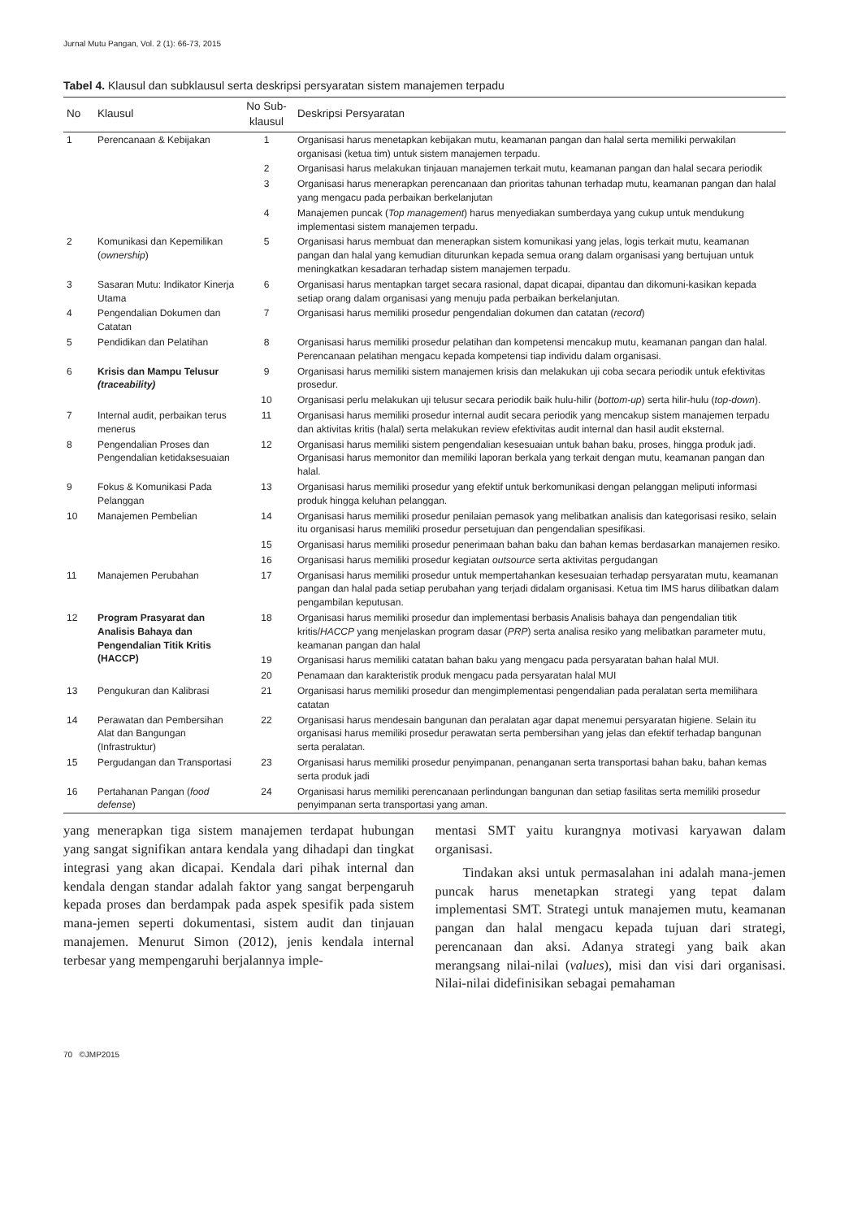Jurnal Mutu Pangan, Vol. 2 (1): 66-73, 2015
Tabel 4. Klausul dan subklausul serta deskripsi persyaratan sistem manajemen terpadu
| No | Klausul | No Sub-klausul | Deskripsi Persyaratan |
| --- | --- | --- | --- |
| 1 | Perencanaan & Kebijakan | 1 | Organisasi harus menetapkan kebijakan mutu, keamanan pangan dan halal serta memiliki perwakilan organisasi (ketua tim) untuk sistem manajemen terpadu. |
| | | 2 | Organisasi harus melakukan tinjauan manajemen terkait mutu, keamanan pangan dan halal secara periodik |
| | | 3 | Organisasi harus menerapkan perencanaan dan prioritas tahunan terhadap mutu, keamanan pangan dan halal yang mengacu pada perbaikan berkelanjutan |
| | | 4 | Manajemen puncak ( Top management ) harus menyediakan sumberdaya yang cukup untuk mendukung implementasi sistem manajemen terpadu. |
| 2 | Komunikasi dan Kepemilikan ( ownership ) | 5 | Organisasi harus membuat dan menerapkan sistem komunikasi yang jelas, logis terkait mutu, keamanan pangan dan halal yang kemudian diturunkan kepada semua orang dalam organisasi yang bertujuan untuk meningkatkan kesadaran terhadap sistem manajemen terpadu. |
| 3 | Sasaran Mutu: Indikator Kinerja Utama | 6 | Organisasi harus mentapkan target secara rasional, dapat dicapai, dipantau dan dikomuni-kasikan kepada setiap orang dalam organisasi yang menuju pada perbaikan berkelanjutan. |
| 4 | Pengendalian Dokumen dan Catatan | 7 | Organisasi harus memiliki prosedur pengendalian dokumen dan catatan ( record ) |
| 5 | Pendidikan dan Pelatihan | 8 | Organisasi harus memiliki prosedur pelatihan dan kompetensi mencakup mutu, keamanan pangan dan halal. Perencanaan pelatihan mengacu kepada kompetensi tiap individu dalam organisasi. |
| 6 | Krisis dan Mampu Telusur (traceability) | 9 | Organisasi harus memiliki sistem manajemen krisis dan melakukan uji coba secara periodik untuk efektivitas prosedur. |
| | | 10 | Organisasi perlu melakukan uji telusur secara periodik baik hulu-hilir ( bottom-up ) serta hilir-hulu ( top-down ). |
| 7 | Internal audit, perbaikan terus menerus | 11 | Organisasi harus memiliki prosedur internal audit secara periodik yang mencakup sistem manajemen terpadu dan aktivitas kritis (halal) serta melakukan review efektivitas audit internal dan hasil audit eksternal. |
| 8 | Pengendalian Proses dan Pengendalian ketidaksesuaian | 12 | Organisasi harus memiliki sistem pengendalian kesesuaian untuk bahan baku, proses, hingga produk jadi. Organisasi harus memonitor dan memiliki laporan berkala yang terkait dengan mutu, keamanan pangan dan halal. |
| 9 | Fokus & Komunikasi Pada Pelanggan | 13 | Organisasi harus memiliki prosedur yang efektif untuk berkomunikasi dengan pelanggan meliputi informasi produk hingga keluhan pelanggan. |
| 10 | Manajemen Pembelian | 14 | Organisasi harus memiliki prosedur penilaian pemasok yang melibatkan analisis dan kategorisasi resiko, selain itu organisasi harus memiliki prosedur persetujuan dan pengendalian spesifikasi. |
| | | 15 | Organisasi harus memiliki prosedur penerimaan bahan baku dan bahan kemas berdasarkan manajemen resiko. |
| | | 16 | Organisasi harus memiliki prosedur kegiatan outsource serta aktivitas pergudangan |
| 11 | Manajemen Perubahan | 17 | Organisasi harus memiliki prosedur untuk mempertahankan kesesuaian terhadap persyaratan mutu, keamanan pangan dan halal pada setiap perubahan yang terjadi didalam organisasi. Ketua tim IMS harus dilibatkan dalam pengambilan keputusan. |
| 12 | Program Prasyarat dan Analisis Bahaya dan Pengendalian Titik Kritis (HACCP) | 18 | Organisasi harus memiliki prosedur dan implementasi berbasis Analisis bahaya dan pengendalian titik kritis/ HACCP yang menjelaskan program dasar ( PRP ) serta analisa resiko yang melibatkan parameter mutu, keamanan pangan dan halal |
| | | 19 | Organisasi harus memiliki catatan bahan baku yang mengacu pada persyaratan bahan halal MUI. |
| | | 20 | Penamaan dan karakteristik produk mengacu pada persyaratan halal MUI |
| 13 | Pengukuran dan Kalibrasi | 21 | Organisasi harus memiliki prosedur dan mengimplementasi pengendalian pada peralatan serta memilihara catatan |
| 14 | Perawatan dan Pembersihan Alat dan Bangungan (Infrastruktur) | 22 | Organisasi harus mendesain bangunan dan peralatan agar dapat menemui persyaratan higiene. Selain itu organisasi harus memiliki prosedur perawatan serta pembersihan yang jelas dan efektif terhadap bangunan serta peralatan. |
| 15 | Pergudangan dan Transportasi | 23 | Organisasi harus memiliki prosedur penyimpanan, penanganan serta transportasi bahan baku, bahan kemas serta produk jadi |
| 16 | Pertahanan Pangan ( food defense ) | 24 | Organisasi harus memiliki perencanaan perlindungan bangunan dan setiap fasilitas serta memiliki prosedur penyimpanan serta transportasi yang aman. |
yang menerapkan tiga sistem manajemen terdapat hubungan yang sangat signifikan antara kendala yang dihadapi dan tingkat integrasi yang akan dicapai. Kendala dari pihak internal dan kendala dengan standar adalah faktor yang sangat berpengaruh kepada proses dan berdampak pada aspek spesifik pada sistem mana-jemen seperti dokumentasi, sistem audit dan tinjauan manajemen. Menurut Simon (2012), jenis kendala internal terbesar yang mempengaruhi berjalannya imple-
mentasi SMT yaitu kurangnya motivasi karyawan dalam organisasi.
Tindakan aksi untuk permasalahan ini adalah mana-jemen puncak harus menetapkan strategi yang tepat dalam implementasi SMT. Strategi untuk manajemen mutu, keamanan pangan dan halal mengacu kepada tujuan dari strategi, perencanaan dan aksi. Adanya strategi yang baik akan merangsang nilai-nilai (values), misi dan visi dari organisasi. Nilai-nilai didefinisikan sebagai pemahaman
70 ©JMP2015